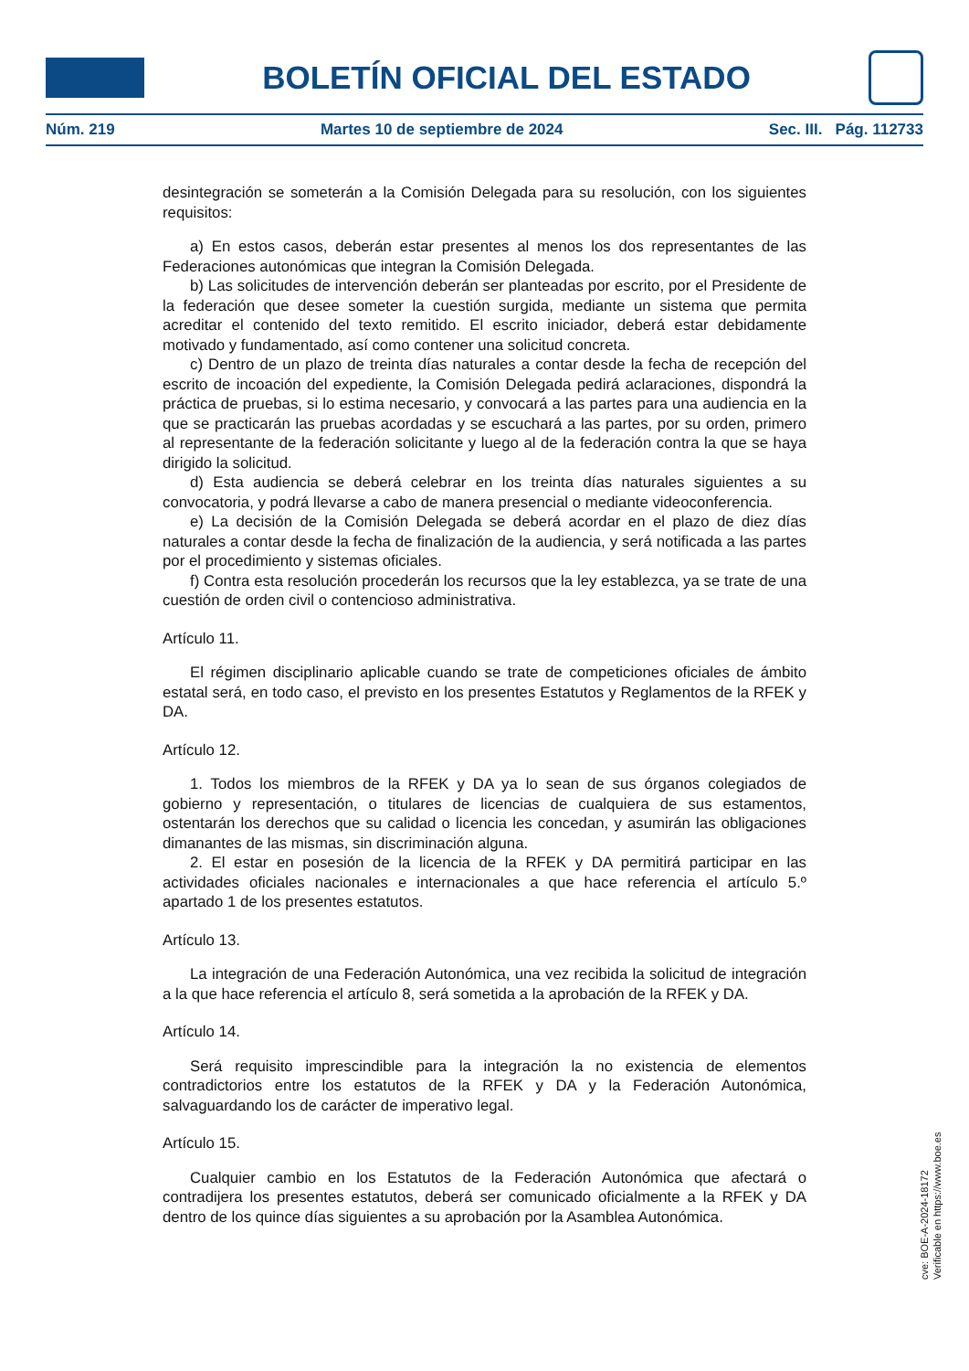BOLETÍN OFICIAL DEL ESTADO
Núm. 219 Martes 10 de septiembre de 2024 Sec. III. Pág. 112733
desintegración se someterán a la Comisión Delegada para su resolución, con los siguientes requisitos:
a) En estos casos, deberán estar presentes al menos los dos representantes de las Federaciones autonómicas que integran la Comisión Delegada.
b) Las solicitudes de intervención deberán ser planteadas por escrito, por el Presidente de la federación que desee someter la cuestión surgida, mediante un sistema que permita acreditar el contenido del texto remitido. El escrito iniciador, deberá estar debidamente motivado y fundamentado, así como contener una solicitud concreta.
c) Dentro de un plazo de treinta días naturales a contar desde la fecha de recepción del escrito de incoación del expediente, la Comisión Delegada pedirá aclaraciones, dispondrá la práctica de pruebas, si lo estima necesario, y convocará a las partes para una audiencia en la que se practicarán las pruebas acordadas y se escuchará a las partes, por su orden, primero al representante de la federación solicitante y luego al de la federación contra la que se haya dirigido la solicitud.
d) Esta audiencia se deberá celebrar en los treinta días naturales siguientes a su convocatoria, y podrá llevarse a cabo de manera presencial o mediante videoconferencia.
e) La decisión de la Comisión Delegada se deberá acordar en el plazo de diez días naturales a contar desde la fecha de finalización de la audiencia, y será notificada a las partes por el procedimiento y sistemas oficiales.
f) Contra esta resolución procederán los recursos que la ley establezca, ya se trate de una cuestión de orden civil o contencioso administrativa.
Artículo 11.
El régimen disciplinario aplicable cuando se trate de competiciones oficiales de ámbito estatal será, en todo caso, el previsto en los presentes Estatutos y Reglamentos de la RFEK y DA.
Artículo 12.
1. Todos los miembros de la RFEK y DA ya lo sean de sus órganos colegiados de gobierno y representación, o titulares de licencias de cualquiera de sus estamentos, ostentarán los derechos que su calidad o licencia les concedan, y asumirán las obligaciones dimanantes de las mismas, sin discriminación alguna.
2. El estar en posesión de la licencia de la RFEK y DA permitirá participar en las actividades oficiales nacionales e internacionales a que hace referencia el artículo 5.º apartado 1 de los presentes estatutos.
Artículo 13.
La integración de una Federación Autonómica, una vez recibida la solicitud de integración a la que hace referencia el artículo 8, será sometida a la aprobación de la RFEK y DA.
Artículo 14.
Será requisito imprescindible para la integración la no existencia de elementos contradictorios entre los estatutos de la RFEK y DA y la Federación Autonómica, salvaguardando los de carácter de imperativo legal.
Artículo 15.
Cualquier cambio en los Estatutos de la Federación Autonómica que afectará o contradijera los presentes estatutos, deberá ser comunicado oficialmente a la RFEK y DA dentro de los quince días siguientes a su aprobación por la Asamblea Autonómica.
cve: BOE-A-2024-18172
Verificable en https://www.boe.es